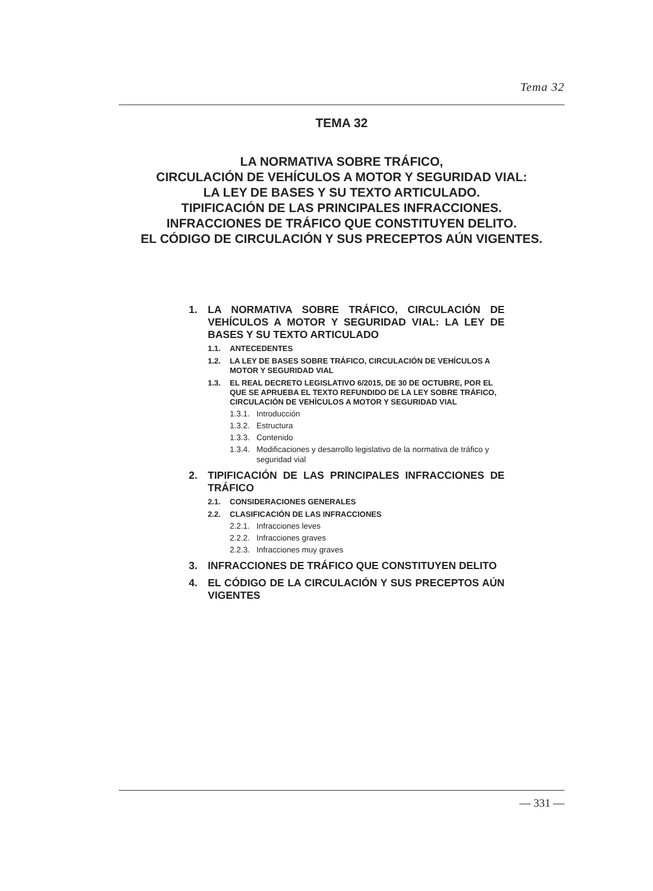Tema 32
TEMA 32
LA NORMATIVA SOBRE TRÁFICO,
CIRCULACIÓN DE VEHÍCULOS A MOTOR Y SEGURIDAD VIAL:
LA LEY DE BASES Y SU TEXTO ARTICULADO.
TIPIFICACIÓN DE LAS PRINCIPALES INFRACCIONES.
INFRACCIONES DE TRÁFICO QUE CONSTITUYEN DELITO.
EL CÓDIGO DE CIRCULACIÓN Y SUS PRECEPTOS AÚN VIGENTES.
1. LA NORMATIVA SOBRE TRÁFICO, CIRCULACIÓN DE VEHÍCULOS A MOTOR Y SEGURIDAD VIAL: LA LEY DE BASES Y SU TEXTO ARTICULADO
1.1. ANTECEDENTES
1.2. LA LEY DE BASES SOBRE TRÁFICO, CIRCULACIÓN DE VEHÍCULOS A MOTOR Y SEGURIDAD VIAL
1.3. EL REAL DECRETO LEGISLATIVO 6/2015, DE 30 DE OCTUBRE, POR EL QUE SE APRUEBA EL TEXTO REFUNDIDO DE LA LEY SOBRE TRÁFICO, CIRCULACIÓN DE VEHÍCULOS A MOTOR Y SEGURIDAD VIAL
1.3.1. Introducción
1.3.2. Estructura
1.3.3. Contenido
1.3.4. Modificaciones y desarrollo legislativo de la normativa de tráfico y seguridad vial
2. TIPIFICACIÓN DE LAS PRINCIPALES INFRACCIONES DE TRÁFICO
2.1. CONSIDERACIONES GENERALES
2.2. CLASIFICACIÓN DE LAS INFRACCIONES
2.2.1. Infracciones leves
2.2.2. Infracciones graves
2.2.3. Infracciones muy graves
3. INFRACCIONES DE TRÁFICO QUE CONSTITUYEN DELITO
4. EL CÓDIGO DE LA CIRCULACIÓN Y SUS PRECEPTOS AÚN VIGENTES
— 331 —